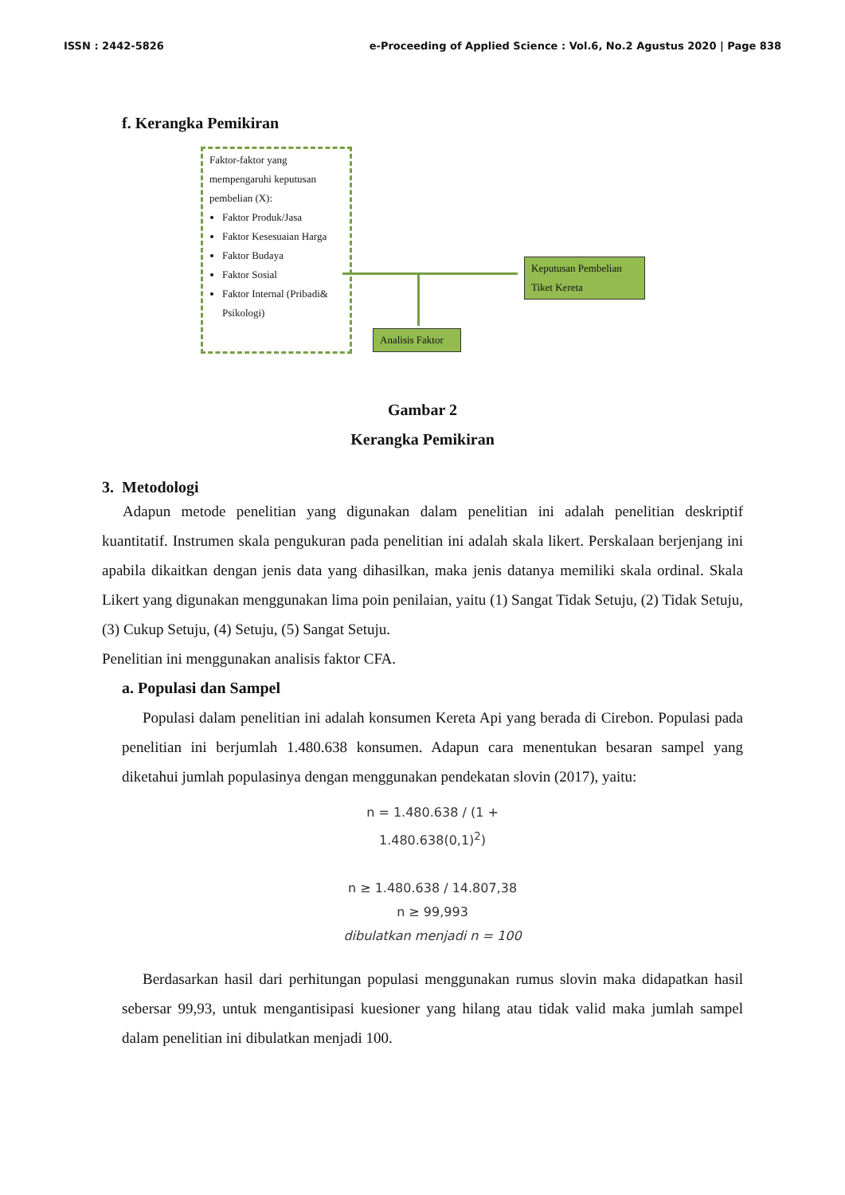ISSN : 2442-5826 e-Proceeding of Applied Science : Vol.6, No.2 Agustus 2020 | Page 838
f. Kerangka Pemikiran
Faktor-faktor yang mempengaruhi keputusan pembelian (X):
Faktor Produk/Jasa
Faktor Kesesuaian Harga
Faktor Budaya
Faktor Sosial
Faktor Internal (Pribadi& Psikologi)
Keputusan Pembelian Tiket Kereta
Analisis Faktor
Gambar 2
Kerangka Pemikiran
3. Metodologi
Adapun metode penelitian yang digunakan dalam penelitian ini adalah penelitian deskriptif kuantitatif. Instrumen skala pengukuran pada penelitian ini adalah skala likert. Perskalaan berjenjang ini apabila dikaitkan dengan jenis data yang dihasilkan, maka jenis datanya memiliki skala ordinal. Skala Likert yang digunakan menggunakan lima poin penilaian, yaitu (1) Sangat Tidak Setuju, (2) Tidak Setuju, (3) Cukup Setuju, (4) Setuju, (5) Sangat Setuju.
Penelitian ini menggunakan analisis faktor CFA.
a. Populasi dan Sampel
Populasi dalam penelitian ini adalah konsumen Kereta Api yang berada di Cirebon. Populasi pada penelitian ini berjumlah 1.480.638 konsumen. Adapun cara menentukan besaran sampel yang diketahui jumlah populasinya dengan menggunakan pendekatan slovin (2017), yaitu:
n = 1.480.638 / (1 + 1.480.638(0,1)<sup>2</sup>)
n ≥ 1.480.638 / 14.807,38
n ≥ 99,993
dibulatkan menjadi n = 100
Berdasarkan hasil dari perhitungan populasi menggunakan rumus slovin maka didapatkan hasil sebersar 99,93, untuk mengantisipasi kuesioner yang hilang atau tidak valid maka jumlah sampel dalam penelitian ini dibulatkan menjadi 100.